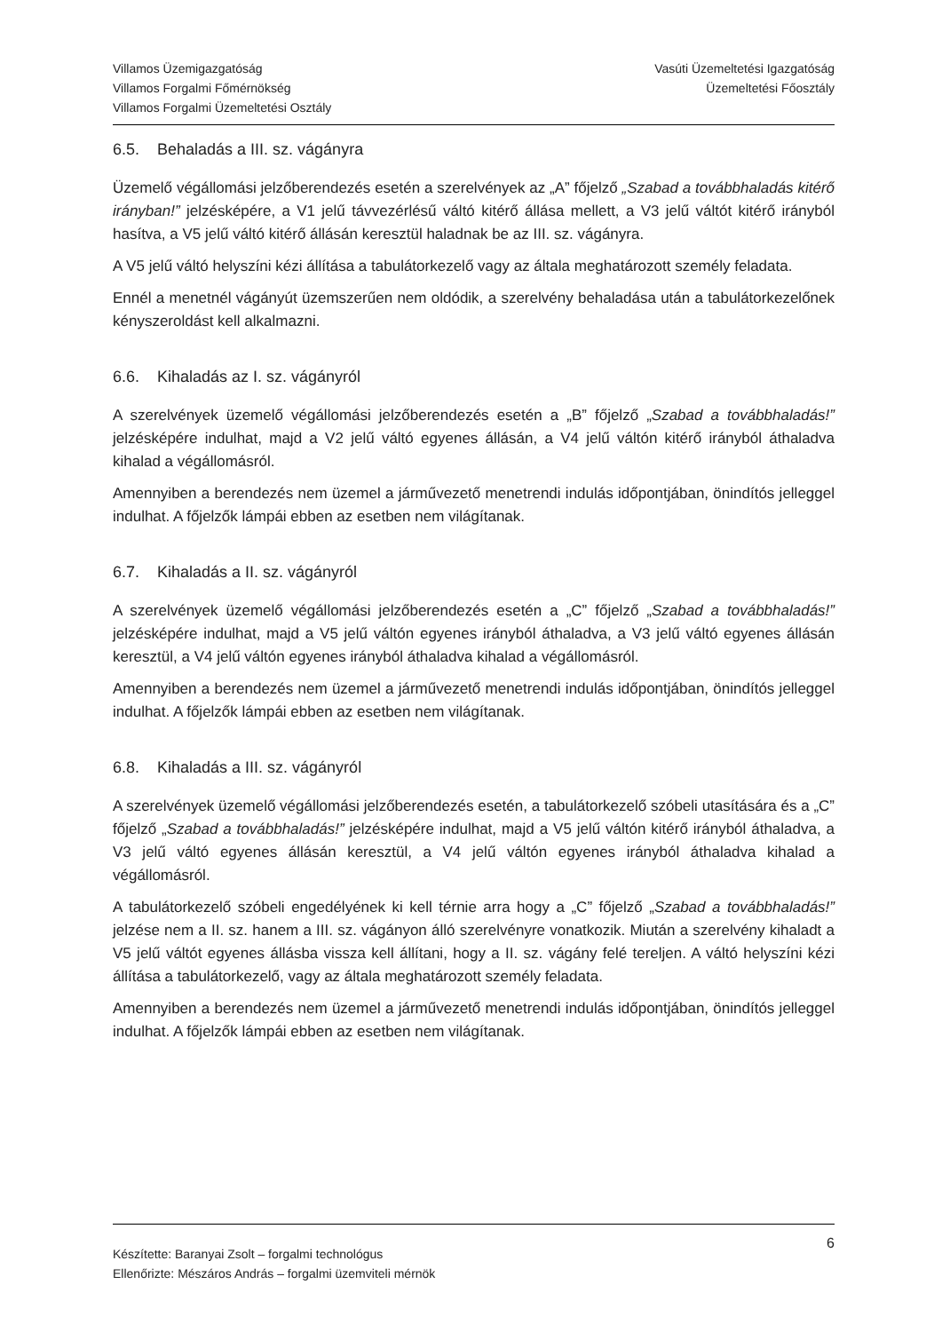Villamos Üzemigazgatóság
Villamos Forgalmi Főmérnökség
Villamos Forgalmi Üzemeltetési Osztály
Vasúti Üzemeltetési Igazgatóság
Üzemeltetési Főosztály
6.5. Behaladás a III. sz. vágányra
Üzemelő végállomási jelzőberendezés esetén a szerelvények az „A” főjelző „Szabad a továbbhaladás kitérő irányban!” jelzésképére, a V1 jelű távvezérlésű váltó kitérő állása mellett, a V3 jelű váltót kitérő irányból hasítva, a V5 jelű váltó kitérő állásán keresztül haladnak be az III. sz. vágányra.
A V5 jelű váltó helyszíni kézi állítása a tabulátorkezelő vagy az általa meghatározott személy feladata.
Ennél a menetnél vágányút üzemszerűen nem oldódik, a szerelvény behaladása után a tabulátorkezelőnek kényszeroldást kell alkalmazni.
6.6. Kihaladás az I. sz. vágányról
A szerelvények üzemelő végállomási jelzőberendezés esetén a „B” főjelző „Szabad a továbbhaladás!” jelzésképére indulhat, majd a V2 jelű váltó egyenes állásán, a V4 jelű váltón kitérő irányból áthaladva kihalad a végállomásról.
Amennyiben a berendezés nem üzemel a járművezető menetrendi indulás időpontjában, önindítós jelleggel indulhat. A főjelzők lámpái ebben az esetben nem világítanak.
6.7. Kihaladás a II. sz. vágányról
A szerelvények üzemelő végállomási jelzőberendezés esetén a „C” főjelző „Szabad a továbbhaladás!” jelzésképére indulhat, majd a V5 jelű váltón egyenes irányból áthaladva, a V3 jelű váltó egyenes állásán keresztül, a V4 jelű váltón egyenes irányból áthaladva kihalad a végállomásról.
Amennyiben a berendezés nem üzemel a járművezető menetrendi indulás időpontjában, önindítós jelleggel indulhat. A főjelzők lámpái ebben az esetben nem világítanak.
6.8. Kihaladás a III. sz. vágányról
A szerelvények üzemelő végállomási jelzőberendezés esetén, a tabulátorkezelő szóbeli utasítására és a „C” főjelző „Szabad a továbbhaladás!” jelzésképére indulhat, majd a V5 jelű váltón kitérő irányból áthaladva, a V3 jelű váltó egyenes állásán keresztül, a V4 jelű váltón egyenes irányból áthaladva kihalad a végállomásról.
A tabulátorkezelő szóbeli engedélyének ki kell térnie arra hogy a „C” főjelző „Szabad a továbbhaladás!” jelzése nem a II. sz. hanem a III. sz. vágányon álló szerelvényre vonatkozik. Miután a szerelvény kihaladt a V5 jelű váltót egyenes állásba vissza kell állítani, hogy a II. sz. vágány felé tereljen. A váltó helyszíni kézi állítása a tabulátorkezelő, vagy az általa meghatározott személy feladata.
Amennyiben a berendezés nem üzemel a járművezető menetrendi indulás időpontjában, önindítós jelleggel indulhat. A főjelzők lámpái ebben az esetben nem világítanak.
Készítette: Baranyai Zsolt – forgalmi technológus
Ellenőrizte: Mészáros András – forgalmi üzemviteli mérnök
6